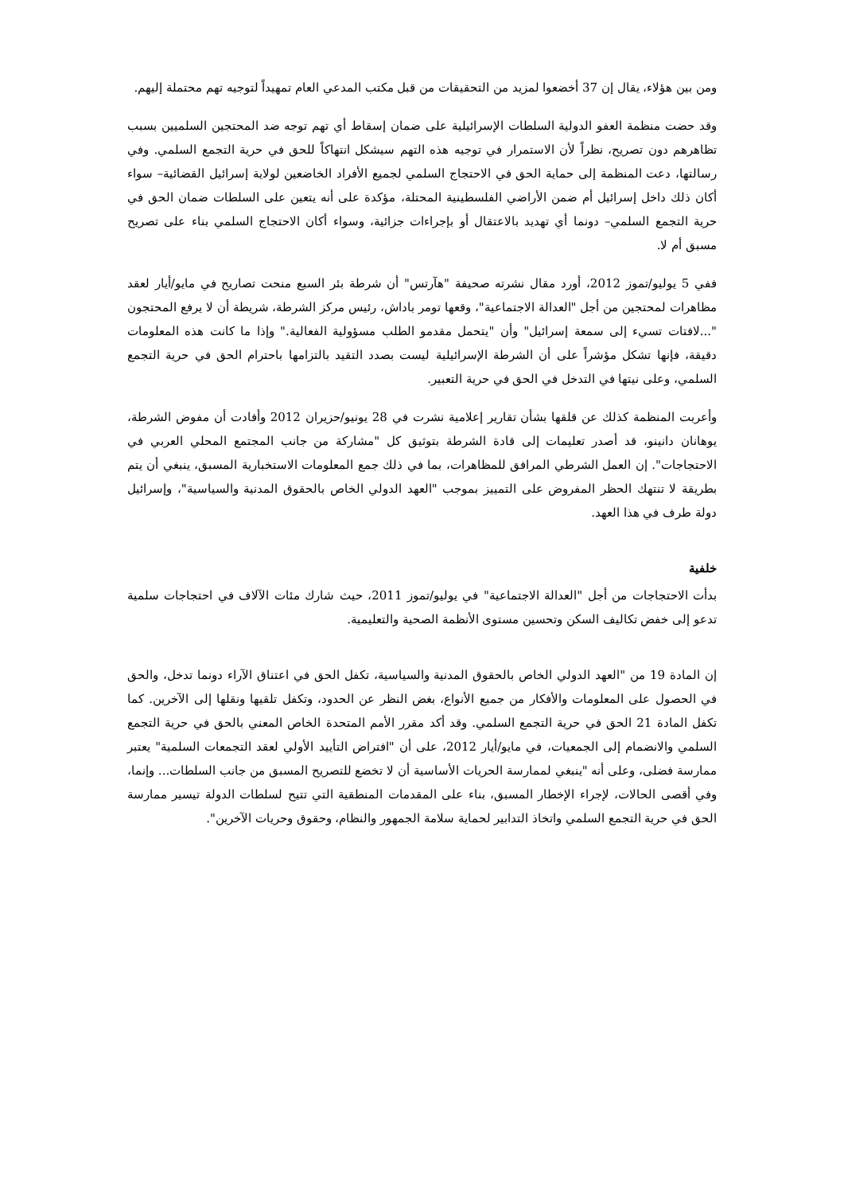ومن بين هؤلاء، يقال إن 37 أخضعوا لمزيد من التحقيقات من قبل مكتب المدعي العام تمهيداً لتوجيه تهم محتملة إليهم.
وقد حضت منظمة العفو الدولية السلطات الإسرائيلية على ضمان إسقاط أي تهم توجه ضد المحتجين السلميين بسبب تظاهرهم دون تصريح، نظراً لأن الاستمرار في توجيه هذه التهم سيشكل انتهاكاً للحق في حرية التجمع السلمي. وفي رسالتها، دعت المنظمة إلى حماية الحق في الاحتجاج السلمي لجميع الأفراد الخاضعين لولاية إسرائيل القضائية– سواء أكان ذلك داخل إسرائيل أم ضمن الأراضي الفلسطينية المحتلة، مؤكدة على أنه يتعين على السلطات ضمان الحق في حرية التجمع السلمي– دونما أي تهديد بالاعتقال أو بإجراءات جزائية، وسواء أكان الاحتجاج السلمي بناء على تصريح مسبق أم لا.
ففي 5 يوليو/تموز 2012، أورد مقال نشرته صحيفة "هآرتس" أن شرطة بئر السبع منحت تصاريح في مايو/أيار لعقد مظاهرات لمحتجين من أجل "العدالة الاجتماعية"، وقعها تومر باداش، رئيس مركز الشرطة، شريطة أن لا يرفع المحتجون "...لافتات تسيء إلى سمعة إسرائيل" وأن "يتحمل مقدمو الطلب مسؤولية الفعالية." وإذا ما كانت هذه المعلومات دقيقة، فإنها تشكل مؤشراً على أن الشرطة الإسرائيلية ليست بصدد التقيد بالتزامها باحترام الحق في حرية التجمع السلمي، وعلى نيتها في التدخل في الحق في حرية التعبير.
وأعربت المنظمة كذلك عن قلقها بشأن تقارير إعلامية نشرت في 28 يونيو/حزيران 2012 وأفادت أن مفوض الشرطة، يوهانان دانينو، قد أصدر تعليمات إلى قادة الشرطة بتوثيق كل "مشاركة من جانب المجتمع المحلي العربي في الاحتجاجات". إن العمل الشرطي المرافق للمظاهرات، بما في ذلك جمع المعلومات الاستخبارية المسبق، ينبغي أن يتم بطريقة لا تنتهك الحظر المفروض على التمييز بموجب "العهد الدولي الخاص بالحقوق المدنية والسياسية"، وإسرائيل دولة طرف في هذا العهد.
خلفية
بدأت الاحتجاجات من أجل "العدالة الاجتماعية" في يوليو/تموز 2011، حيث شارك مئات الآلاف في احتجاجات سلمية تدعو إلى خفض تكاليف السكن وتحسين مستوى الأنظمة الصحية والتعليمية.
إن المادة 19 من "العهد الدولي الخاص بالحقوق المدنية والسياسية، تكفل الحق في اعتناق الآراء دونما تدخل، والحق في الحصول على المعلومات والأفكار من جميع الأنواع، بغض النظر عن الحدود، وتكفل تلقيها ونقلها إلى الآخرين. كما تكفل المادة 21 الحق في حرية التجمع السلمي. وقد أكد مقرر الأمم المتحدة الخاص المعني بالحق في حرية التجمع السلمي والانضمام إلى الجمعيات، في مايو/أيار 2012، على أن "افتراض التأييد الأولي لعقد التجمعات السلمية" يعتبر ممارسة فضلى، وعلى أنه "ينبغي لممارسة الحريات الأساسية أن لا تخضع للتصريح المسبق من جانب السلطات... وإنما، وفي أقصى الحالات، لإجراء الإخطار المسبق، بناء على المقدمات المنطقية التي تتيح لسلطات الدولة تيسير ممارسة الحق في حرية التجمع السلمي واتخاذ التدابير لحماية سلامة الجمهور والنظام، وحقوق وحريات الآخرين".